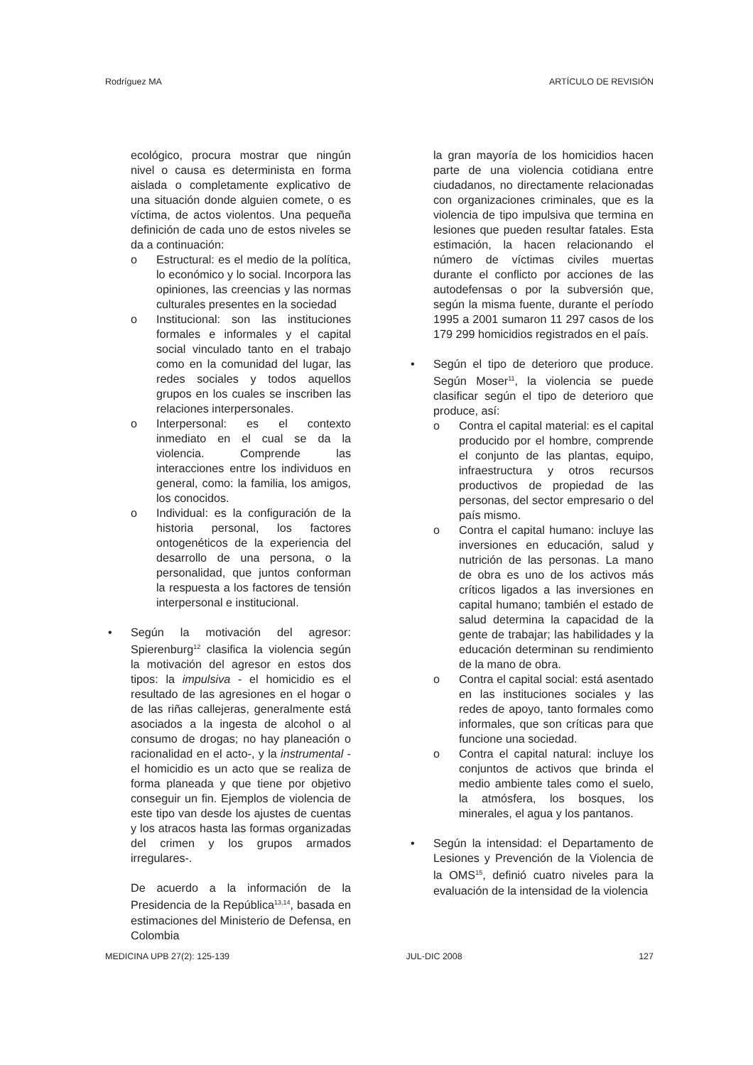Rodríguez MA ARTÍCULO DE REVISIÓN
ecológico, procura mostrar que ningún nivel o causa es determinista en forma aislada o completamente explicativo de una situación donde alguien comete, o es víctima, de actos violentos. Una pequeña definición de cada uno de estos niveles se da a continuación:
o Estructural: es el medio de la política, lo económico y lo social. Incorpora las opiniones, las creencias y las normas culturales presentes en la sociedad
o Institucional: son las instituciones formales e informales y el capital social vinculado tanto en el trabajo como en la comunidad del lugar, las redes sociales y todos aquellos grupos en los cuales se inscriben las relaciones interpersonales.
o Interpersonal: es el contexto inmediato en el cual se da la violencia. Comprende las interacciones entre los individuos en general, como: la familia, los amigos, los conocidos.
o Individual: es la configuración de la historia personal, los factores ontogenéticos de la experiencia del desarrollo de una persona, o la personalidad, que juntos conforman la respuesta a los factores de tensión interpersonal e institucional.
• Según la motivación del agresor: Spierenburg<sup>12</sup> clasifica la violencia según la motivación del agresor en estos dos tipos: la impulsiva - el homicidio es el resultado de las agresiones en el hogar o de las riñas callejeras, generalmente está asociados a la ingesta de alcohol o al consumo de drogas; no hay planeación o racionalidad en el acto-, y la instrumental - el homicidio es un acto que se realiza de forma planeada y que tiene por objetivo conseguir un fin. Ejemplos de violencia de este tipo van desde los ajustes de cuentas y los atracos hasta las formas organizadas del crimen y los grupos armados irregulares-.
De acuerdo a la información de la Presidencia de la República<sup>13,14</sup>, basada en estimaciones del Ministerio de Defensa, en Colombia
la gran mayoría de los homicidios hacen parte de una violencia cotidiana entre ciudadanos, no directamente relacionadas con organizaciones criminales, que es la violencia de tipo impulsiva que termina en lesiones que pueden resultar fatales. Esta estimación, la hacen relacionando el número de víctimas civiles muertas durante el conflicto por acciones de las autodefensas o por la subversión que, según la misma fuente, durante el período 1995 a 2001 sumaron 11 297 casos de los 179 299 homicidios registrados en el país.
• Según el tipo de deterioro que produce. Según Moser<sup>11</sup>, la violencia se puede clasificar según el tipo de deterioro que produce, así:
o Contra el capital material: es el capital producido por el hombre, comprende el conjunto de las plantas, equipo, infraestructura y otros recursos productivos de propiedad de las personas, del sector empresario o del país mismo.
o Contra el capital humano: incluye las inversiones en educación, salud y nutrición de las personas. La mano de obra es uno de los activos más críticos ligados a las inversiones en capital humano; también el estado de salud determina la capacidad de la gente de trabajar; las habilidades y la educación determinan su rendimiento de la mano de obra.
o Contra el capital social: está asentado en las instituciones sociales y las redes de apoyo, tanto formales como informales, que son críticas para que funcione una sociedad.
o Contra el capital natural: incluye los conjuntos de activos que brinda el medio ambiente tales como el suelo, la atmósfera, los bosques, los minerales, el agua y los pantanos.
• Según la intensidad: el Departamento de Lesiones y Prevención de la Violencia de la OMS<sup>15</sup>, definió cuatro niveles para la evaluación de la intensidad de la violencia
MEDICINA UPB 27(2): 125-139 JUL-DIC 2008 127